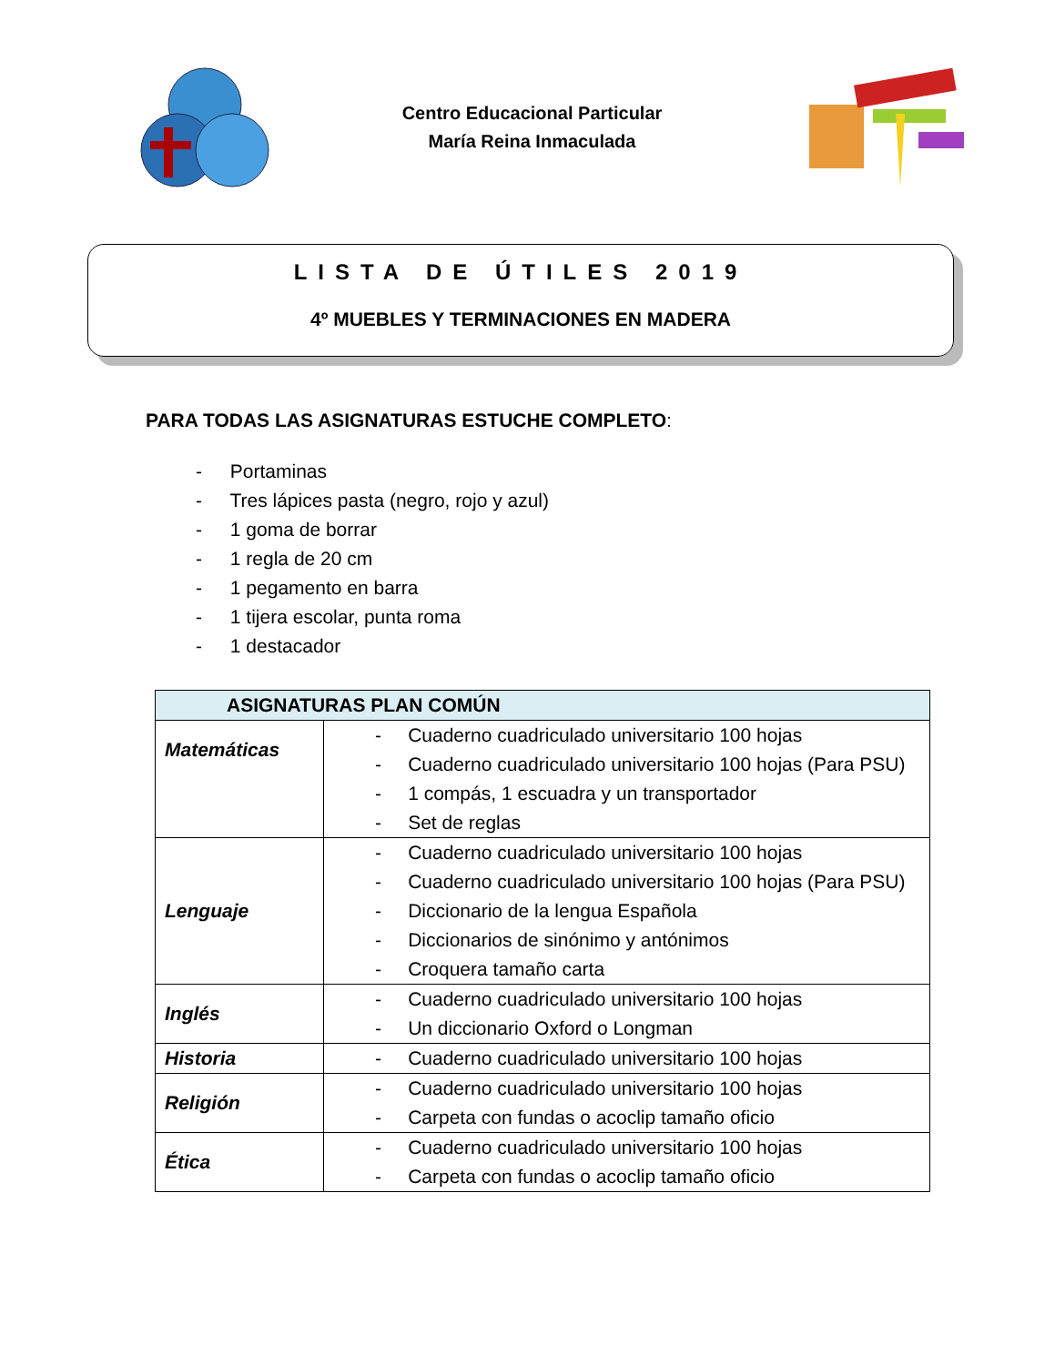Centro Educacional Particular
María Reina Inmaculada
LISTA DE ÚTILES 2019
4º MUEBLES Y TERMINACIONES EN MADERA
PARA TODAS LAS ASIGNATURAS ESTUCHE COMPLETO:
- Portaminas
- Tres lápices pasta (negro, rojo y azul)
- 1 goma de borrar
- 1 regla de 20 cm
- 1 pegamento en barra
- 1 tijera escolar, punta roma
- 1 destacador
| ASIGNATURAS PLAN COMÚN | |
| --- | --- |
| Matemáticas | - Cuaderno cuadriculado universitario 100 hojas - Cuaderno cuadriculado universitario 100 hojas (Para PSU) - 1 compás, 1 escuadra y un transportador - Set de reglas |
| Lenguaje | - Cuaderno cuadriculado universitario 100 hojas - Cuaderno cuadriculado universitario 100 hojas (Para PSU) - Diccionario de la lengua Española - Diccionarios de sinónimo y antónimos - Croquera tamaño carta |
| Inglés | - Cuaderno cuadriculado universitario 100 hojas - Un diccionario Oxford o Longman |
| Historia | - Cuaderno cuadriculado universitario 100 hojas |
| Religión | - Cuaderno cuadriculado universitario 100 hojas - Carpeta con fundas o acoclip tamaño oficio |
| Ética | - Cuaderno cuadriculado universitario 100 hojas - Carpeta con fundas o acoclip tamaño oficio |